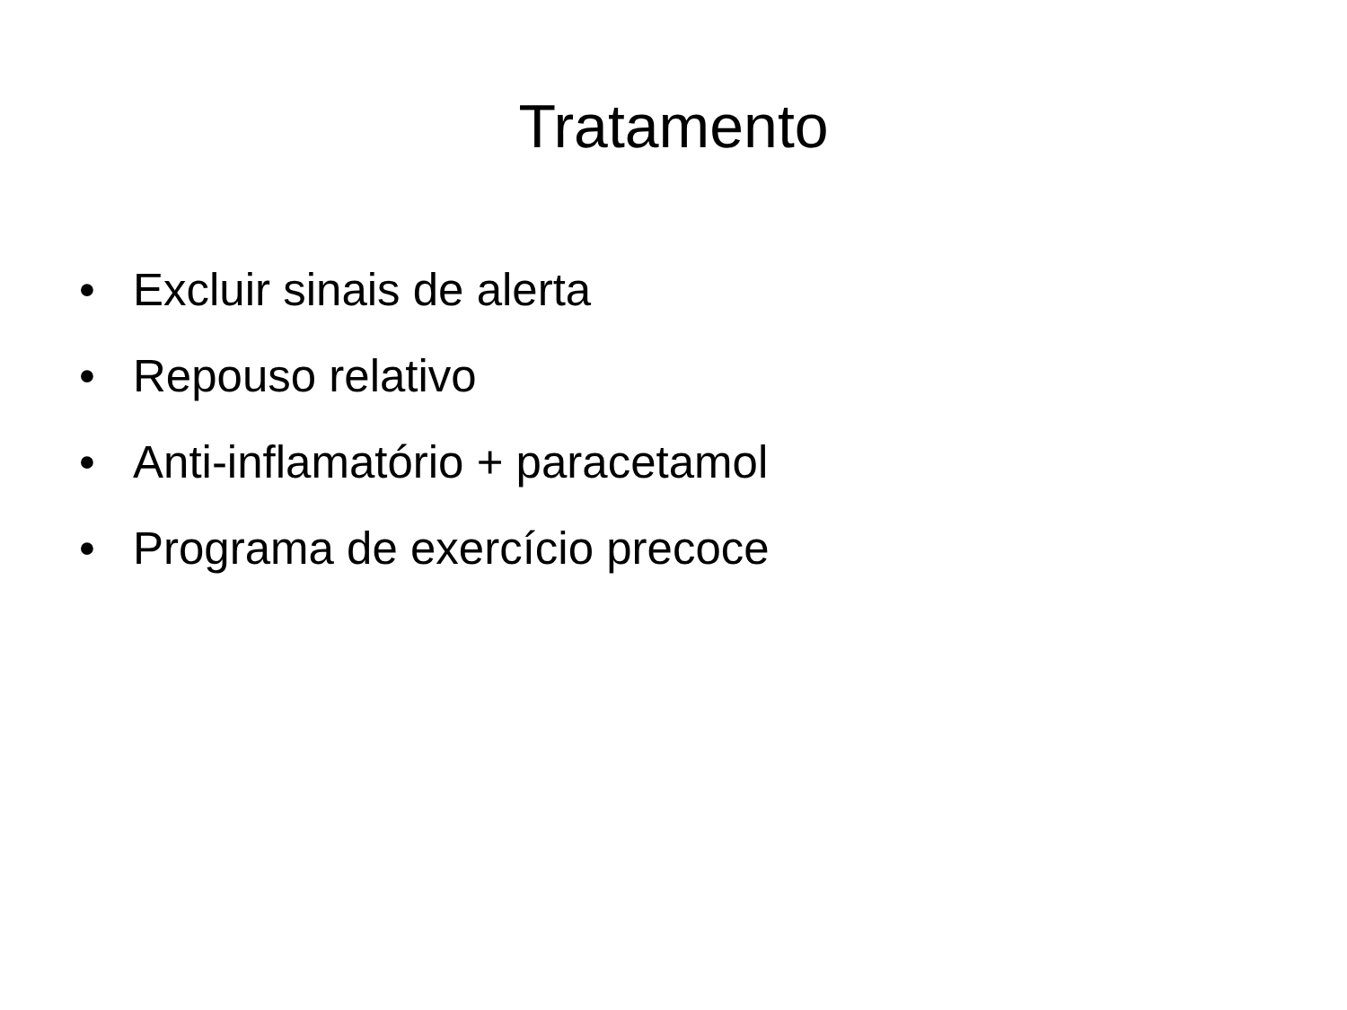Tratamento
• Excluir sinais de alerta
• Repouso relativo
• Anti-inflamatório + paracetamol
• Programa de exercício precoce